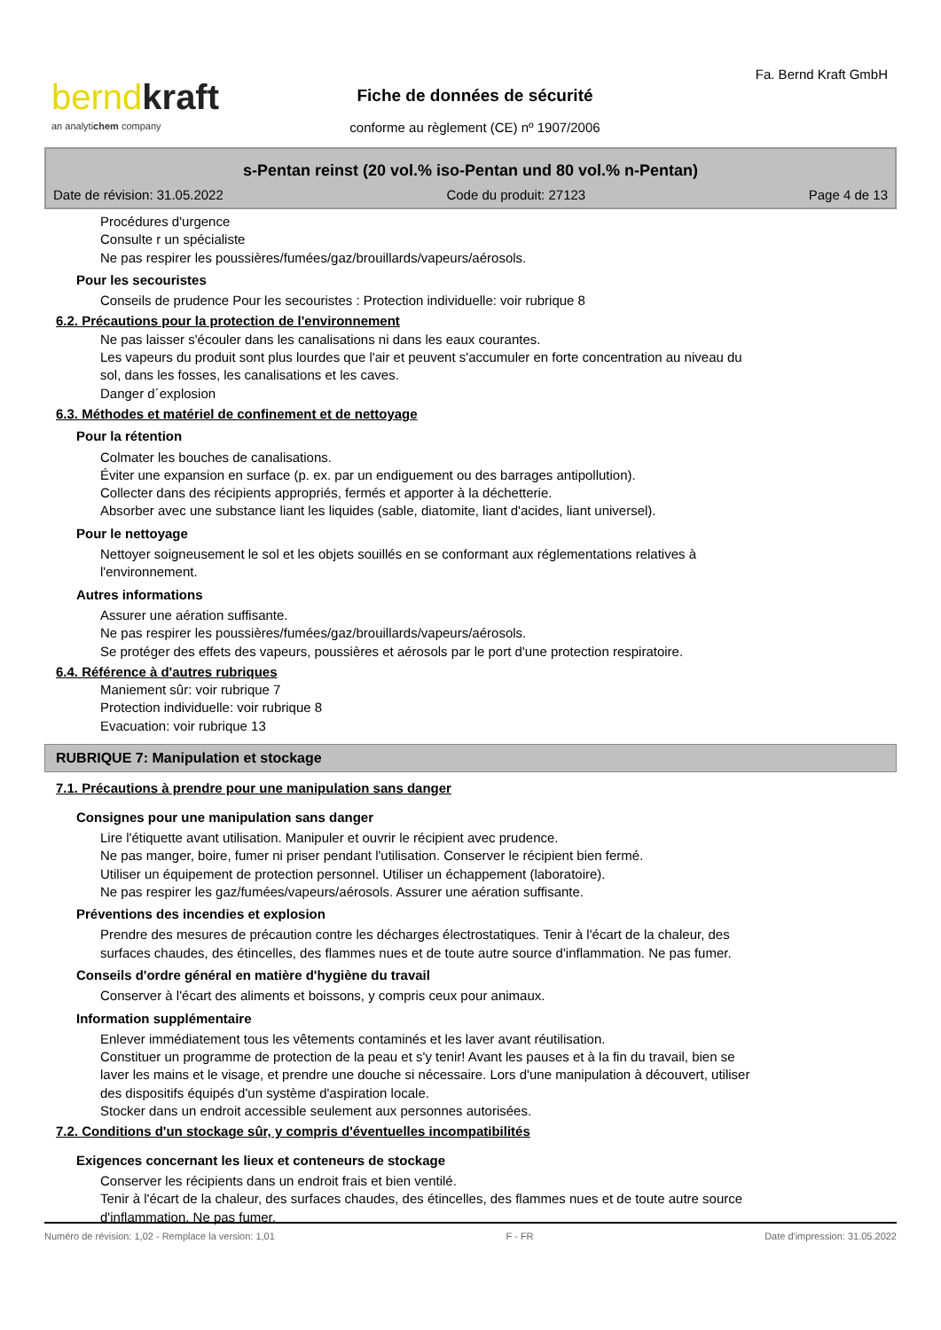bernd kraft
an analytichem company
Fa. Bernd Kraft GmbH
Fiche de données de sécurité
conforme au règlement (CE) nº 1907/2006
s-Pentan reinst (20 vol.% iso-Pentan und 80 vol.% n-Pentan)
Date de révision: 31.05.2022 Code du produit: 27123 Page 4 de 13
Procédures d'urgence
Consulte r un spécialiste
Ne pas respirer les poussières/fumées/gaz/brouillards/vapeurs/aérosols.
Pour les secouristes
Conseils de prudence Pour les secouristes : Protection individuelle: voir rubrique 8
6.2. Précautions pour la protection de l'environnement
Ne pas laisser s'écouler dans les canalisations ni dans les eaux courantes.
Les vapeurs du produit sont plus lourdes que l'air et peuvent s'accumuler en forte concentration au niveau du
sol, dans les fosses, les canalisations et les caves.
Danger d´explosion
6.3. Méthodes et matériel de confinement et de nettoyage
Pour la rétention
Colmater les bouches de canalisations.
Éviter une expansion en surface (p. ex. par un endiguement ou des barrages antipollution).
Collecter dans des récipients appropriés, fermés et apporter à la déchetterie.
Absorber avec une substance liant les liquides (sable, diatomite, liant d'acides, liant universel).
Pour le nettoyage
Nettoyer soigneusement le sol et les objets souillés en se conformant aux réglementations relatives à
l'environnement.
Autres informations
Assurer une aération suffisante.
Ne pas respirer les poussières/fumées/gaz/brouillards/vapeurs/aérosols.
Se protéger des effets des vapeurs, poussières et aérosols par le port d'une protection respiratoire.
6.4. Référence à d'autres rubriques
Maniement sûr: voir rubrique 7
Protection individuelle: voir rubrique 8
Evacuation: voir rubrique 13
RUBRIQUE 7: Manipulation et stockage
7.1. Précautions à prendre pour une manipulation sans danger
Consignes pour une manipulation sans danger
Lire l'étiquette avant utilisation. Manipuler et ouvrir le récipient avec prudence.
Ne pas manger, boire, fumer ni priser pendant l'utilisation. Conserver le récipient bien fermé.
Utiliser un équipement de protection personnel. Utiliser un échappement (laboratoire).
Ne pas respirer les gaz/fumées/vapeurs/aérosols. Assurer une aération suffisante.
Préventions des incendies et explosion
Prendre des mesures de précaution contre les décharges électrostatiques. Tenir à l'écart de la chaleur, des
surfaces chaudes, des étincelles, des flammes nues et de toute autre source d'inflammation. Ne pas fumer.
Conseils d'ordre général en matière d'hygiène du travail
Conserver à l'écart des aliments et boissons, y compris ceux pour animaux.
Information supplémentaire
Enlever immédiatement tous les vêtements contaminés et les laver avant réutilisation.
Constituer un programme de protection de la peau et s'y tenir! Avant les pauses et à la fin du travail, bien se
laver les mains et le visage, et prendre une douche si nécessaire. Lors d'une manipulation à découvert, utiliser
des dispositifs équipés d'un système d'aspiration locale.
Stocker dans un endroit accessible seulement aux personnes autorisées.
7.2. Conditions d'un stockage sûr, y compris d'éventuelles incompatibilités
Exigences concernant les lieux et conteneurs de stockage
Conserver les récipients dans un endroit frais et bien ventilé.
Tenir à l'écart de la chaleur, des surfaces chaudes, des étincelles, des flammes nues et de toute autre source
d'inflammation. Ne pas fumer.
Numéro de révision: 1,02 - Remplace la version: 1,01 F - FR Date d'impression: 31.05.2022